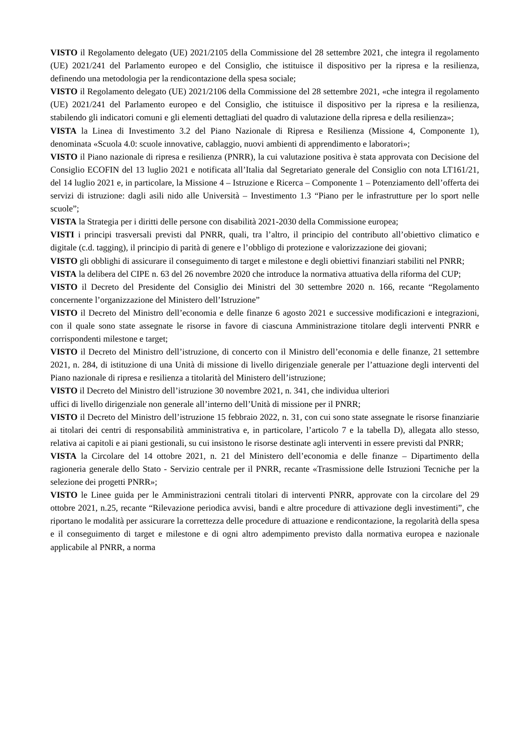VISTO il Regolamento delegato (UE) 2021/2105 della Commissione del 28 settembre 2021, che integra il regolamento (UE) 2021/241 del Parlamento europeo e del Consiglio, che istituisce il dispositivo per la ripresa e la resilienza, definendo una metodologia per la rendicontazione della spesa sociale;
VISTO il Regolamento delegato (UE) 2021/2106 della Commissione del 28 settembre 2021, «che integra il regolamento (UE) 2021/241 del Parlamento europeo e del Consiglio, che istituisce il dispositivo per la ripresa e la resilienza, stabilendo gli indicatori comuni e gli elementi dettagliati del quadro di valutazione della ripresa e della resilienza»;
VISTA la Linea di Investimento 3.2 del Piano Nazionale di Ripresa e Resilienza (Missione 4, Componente 1), denominata «Scuola 4.0: scuole innovative, cablaggio, nuovi ambienti di apprendimento e laboratori»;
VISTO il Piano nazionale di ripresa e resilienza (PNRR), la cui valutazione positiva è stata approvata con Decisione del Consiglio ECOFIN del 13 luglio 2021 e notificata all’Italia dal Segretariato generale del Consiglio con nota LT161/21, del 14 luglio 2021 e, in particolare, la Missione 4 – Istruzione e Ricerca – Componente 1 – Potenziamento dell’offerta dei servizi di istruzione: dagli asili nido alle Università – Investimento 1.3 “Piano per le infrastrutture per lo sport nelle scuole”;
VISTA la Strategia per i diritti delle persone con disabilità 2021-2030 della Commissione europea;
VISTI i principi trasversali previsti dal PNRR, quali, tra l’altro, il principio del contributo all’obiettivo climatico e digitale (c.d. tagging), il principio di parità di genere e l’obbligo di protezione e valorizzazione dei giovani;
VISTO gli obblighi di assicurare il conseguimento di target e milestone e degli obiettivi finanziari stabiliti nel PNRR;
VISTA la delibera del CIPE n. 63 del 26 novembre 2020 che introduce la normativa attuativa della riforma del CUP;
VISTO il Decreto del Presidente del Consiglio dei Ministri del 30 settembre 2020 n. 166, recante “Regolamento concernente l’organizzazione del Ministero dell’Istruzione”
VISTO il Decreto del Ministro dell’economia e delle finanze 6 agosto 2021 e successive modificazioni e integrazioni, con il quale sono state assegnate le risorse in favore di ciascuna Amministrazione titolare degli interventi PNRR e corrispondenti milestone e target;
VISTO il Decreto del Ministro dell’istruzione, di concerto con il Ministro dell’economia e delle finanze, 21 settembre 2021, n. 284, di istituzione di una Unità di missione di livello dirigenziale generale per l’attuazione degli interventi del Piano nazionale di ripresa e resilienza a titolarità del Ministero dell’istruzione;
VISTO il Decreto del Ministro dell’istruzione 30 novembre 2021, n. 341, che individua ulteriori
uffici di livello dirigenziale non generale all’interno dell’Unità di missione per il PNRR;
VISTO il Decreto del Ministro dell’istruzione 15 febbraio 2022, n. 31, con cui sono state assegnate le risorse finanziarie ai titolari dei centri di responsabilità amministrativa e, in particolare, l’articolo 7 e la tabella D), allegata allo stesso, relativa ai capitoli e ai piani gestionali, su cui insistono le risorse destinate agli interventi in essere previsti dal PNRR;
VISTA la Circolare del 14 ottobre 2021, n. 21 del Ministero dell’economia e delle finanze – Dipartimento della ragioneria generale dello Stato - Servizio centrale per il PNRR, recante «Trasmissione delle Istruzioni Tecniche per la selezione dei progetti PNRR»;
VISTO le Linee guida per le Amministrazioni centrali titolari di interventi PNRR, approvate con la circolare del 29 ottobre 2021, n.25, recante “Rilevazione periodica avvisi, bandi e altre procedure di attivazione degli investimenti”, che riportano le modalità per assicurare la correttezza delle procedure di attuazione e rendicontazione, la regolarità della spesa e il conseguimento di target e milestone e di ogni altro adempimento previsto dalla normativa europea e nazionale applicabile al PNRR, a norma